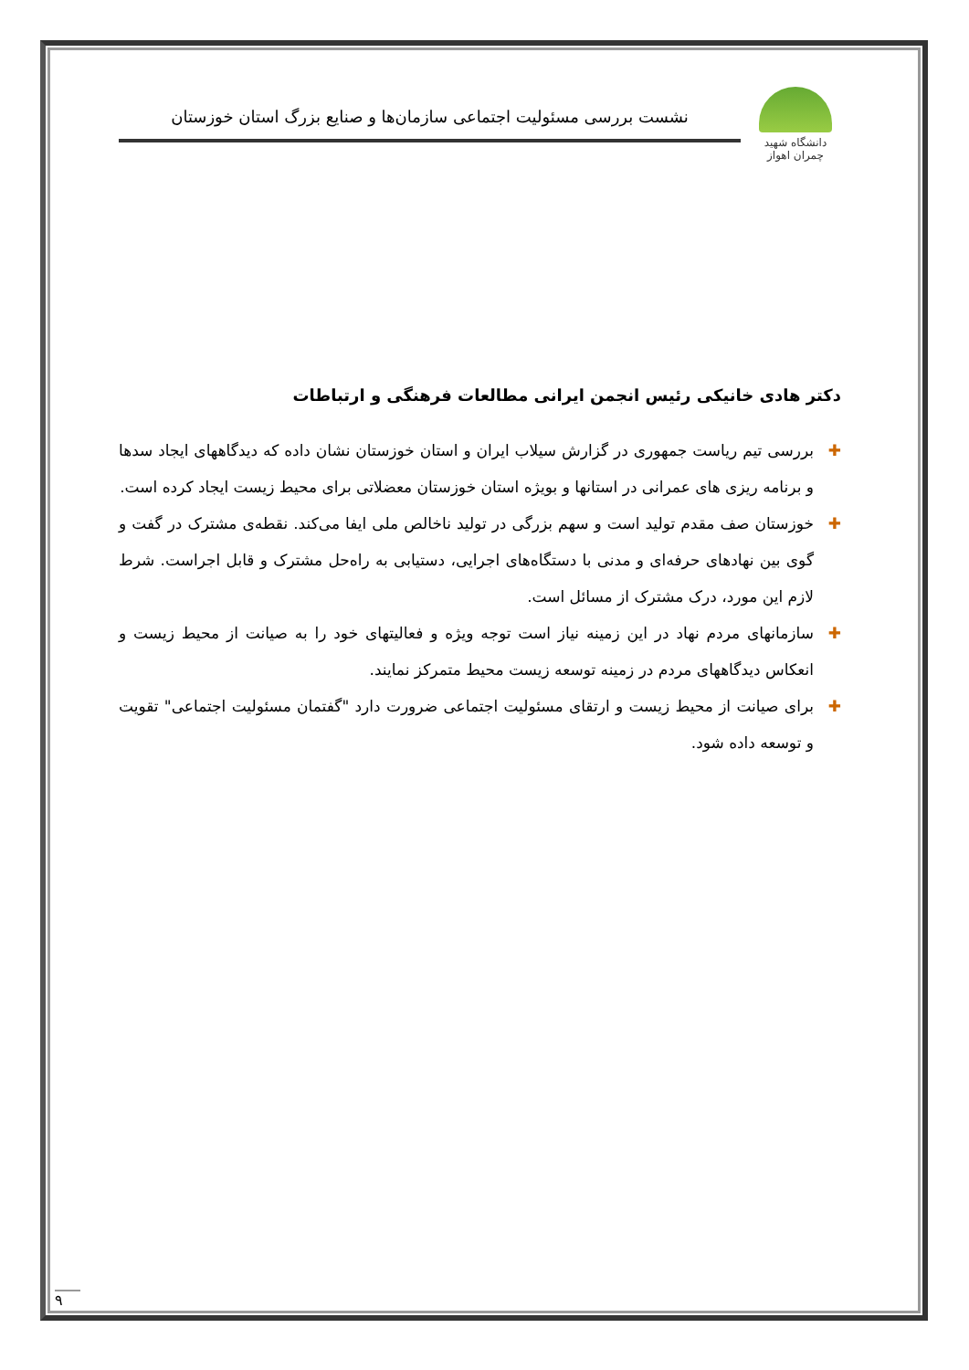دانشگاه شهید چمران اهواز
نشست بررسی مسئولیت اجتماعی سازمان‌ها و صنایع بزرگ استان خوزستان
دکتر هادی خانیکی رئیس انجمن ایرانی مطالعات فرهنگی و ارتباطات
✚ بررسی تیم ریاست جمهوری در گزارش سیلاب ایران و استان خوزستان نشان داده که دیدگاههای ایجاد سدها و برنامه ریزی های عمرانی در استانها و بویژه استان خوزستان معضلاتی برای محیط زیست ایجاد کرده است.
✚ خوزستان صف مقدم تولید است و سهم بزرگی در تولید ناخالص ملی ایفا می‌کند. نقطه‌ی مشترک در گفت و گوی بین نهادهای حرفه‌ای و مدنی با دستگاه‌های اجرایی، دستیابی به راه‌حل مشترک و قابل اجراست. شرط لازم این مورد، درک مشترک از مسائل است.
✚ سازمانهای مردم نهاد در این زمینه نیاز است توجه ویژه و فعالیتهای خود را به صیانت از محیط زیست و انعکاس دیدگاههای مردم در زمینه توسعه زیست محیط متمرکز نمایند.
✚ برای صیانت از محیط زیست و ارتقای مسئولیت اجتماعی ضرورت دارد "گفتمان مسئولیت اجتماعی" تقویت و توسعه داده شود.
۹